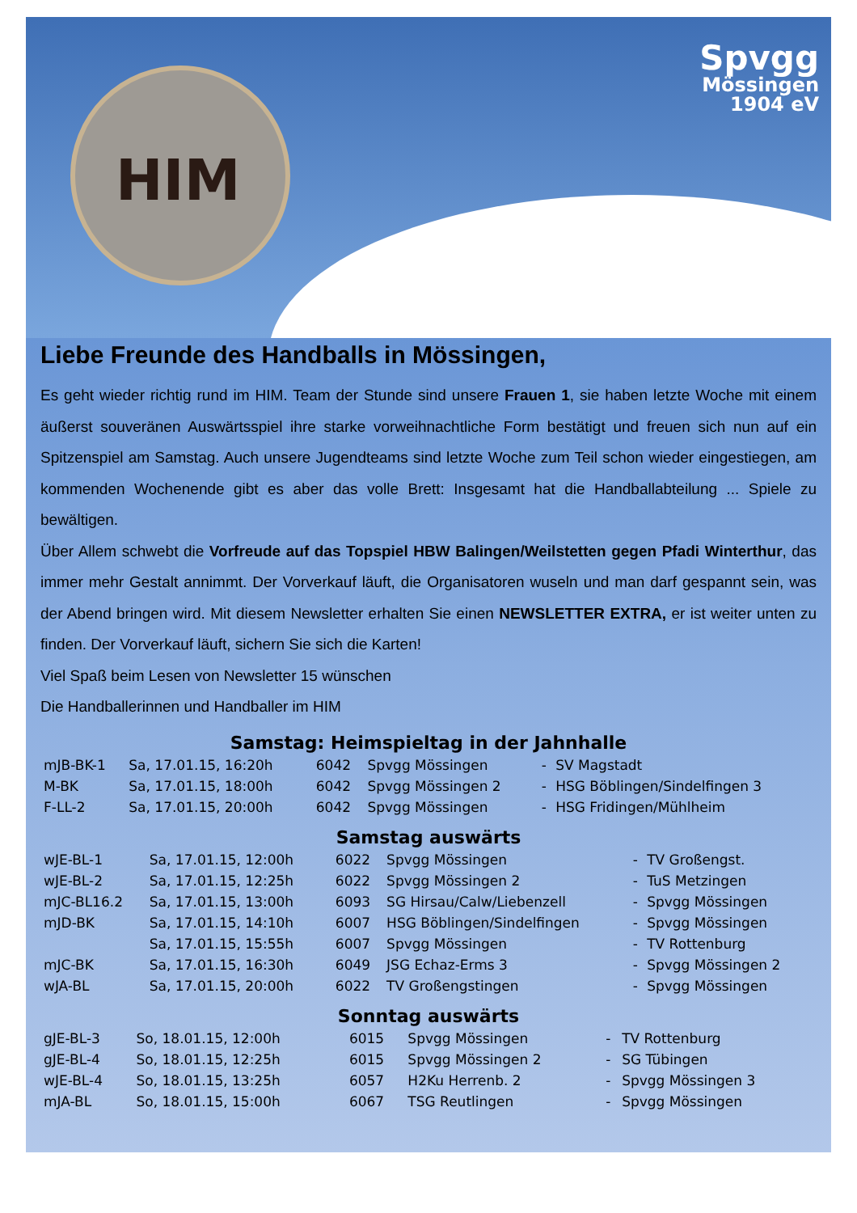HIM Spvgg
Mössingen
1904 eV
Liebe Freunde des Handballs in Mössingen,
Es geht wieder richtig rund im HIM. Team der Stunde sind unsere Frauen 1, sie haben letzte Woche mit einem äußerst souveränen Auswärtsspiel ihre starke vorweihnachtliche Form bestätigt und freuen sich nun auf ein Spitzenspiel am Samstag. Auch unsere Jugendteams sind letzte Woche zum Teil schon wieder eingestiegen, am kommenden Wochenende gibt es aber das volle Brett: Insgesamt hat die Handballabteilung ... Spiele zu bewältigen.
Über Allem schwebt die Vorfreude auf das Topspiel HBW Balingen/Weilstetten gegen Pfadi Winterthur, das immer mehr Gestalt annimmt. Der Vorverkauf läuft, die Organisatoren wuseln und man darf gespannt sein, was der Abend bringen wird. Mit diesem Newsletter erhalten Sie einen NEWSLETTER EXTRA, er ist weiter unten zu finden. Der Vorverkauf läuft, sichern Sie sich die Karten!
Viel Spaß beim Lesen von Newsletter 15 wünschen
Die Handballerinnen und Handballer im HIM
Samstag: Heimspieltag in der Jahnhalle
| mJB-BK-1 | Sa, 17.01.15, 16:20h | 6042 | Spvgg Mössingen | - | SV Magstadt |
| M-BK | Sa, 17.01.15, 18:00h | 6042 | Spvgg Mössingen 2 | - | HSG Böblingen/Sindelfingen 3 |
| F-LL-2 | Sa, 17.01.15, 20:00h | 6042 | Spvgg Mössingen | - | HSG Fridingen/Mühlheim |
Samstag auswärts
| wJE-BL-1 | Sa, 17.01.15, 12:00h | 6022 | Spvgg Mössingen | - | TV Großengst. |
| wJE-BL-2 | Sa, 17.01.15, 12:25h | 6022 | Spvgg Mössingen 2 | - | TuS Metzingen |
| mJC-BL16.2 | Sa, 17.01.15, 13:00h | 6093 | SG Hirsau/Calw/Liebenzell | - | Spvgg Mössingen |
| mJD-BK | Sa, 17.01.15, 14:10h | 6007 | HSG Böblingen/Sindelfingen | - | Spvgg Mössingen |
| | Sa, 17.01.15, 15:55h | 6007 | Spvgg Mössingen | - | TV Rottenburg |
| mJC-BK | Sa, 17.01.15, 16:30h | 6049 | JSG Echaz-Erms 3 | - | Spvgg Mössingen 2 |
| wJA-BL | Sa, 17.01.15, 20:00h | 6022 | TV Großengstingen | - | Spvgg Mössingen |
Sonntag auswärts
| gJE-BL-3 | So, 18.01.15, 12:00h | 6015 | Spvgg Mössingen | - | TV Rottenburg |
| gJE-BL-4 | So, 18.01.15, 12:25h | 6015 | Spvgg Mössingen 2 | - | SG Tübingen |
| wJE-BL-4 | So, 18.01.15, 13:25h | 6057 | H2Ku Herrenb. 2 | - | Spvgg Mössingen 3 |
| mJA-BL | So, 18.01.15, 15:00h | 6067 | TSG Reutlingen | - | Spvgg Mössingen |